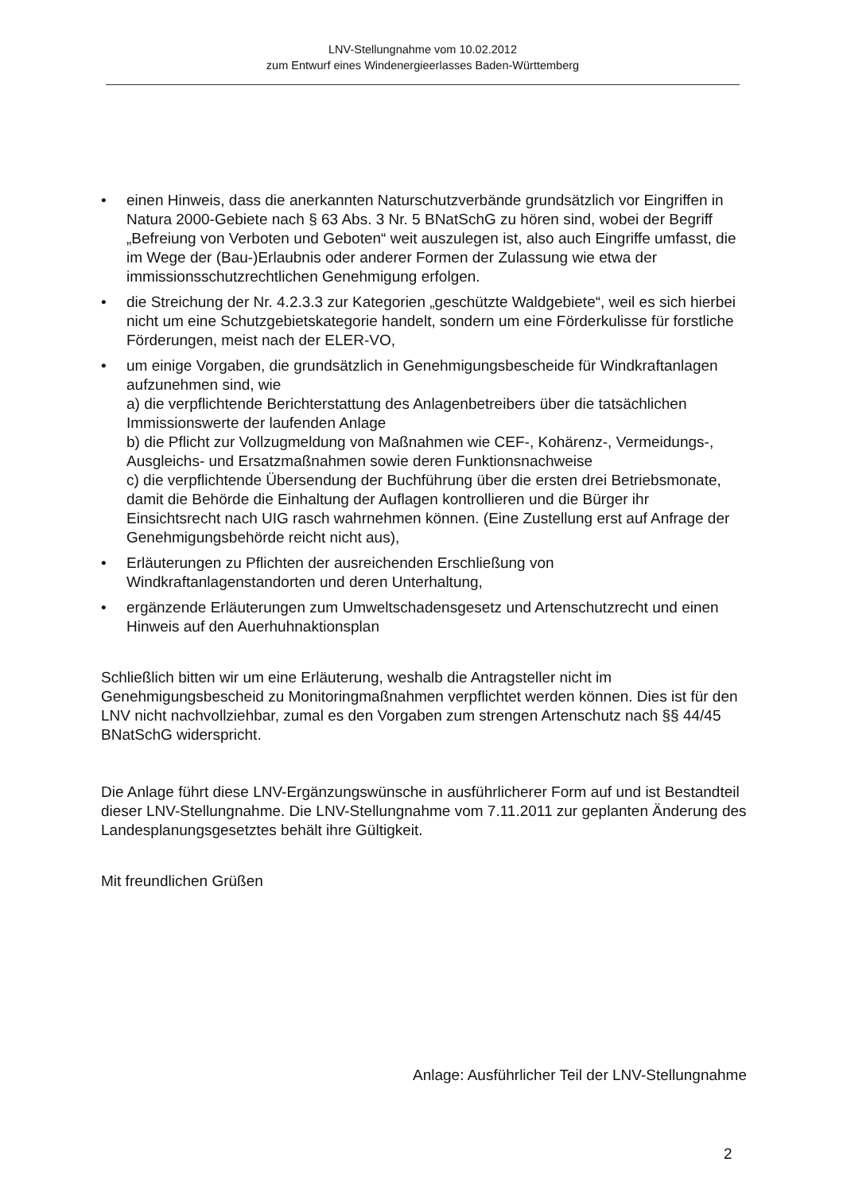LNV-Stellungnahme vom 10.02.2012
zum Entwurf eines Windenergieerlasses Baden-Württemberg
• einen Hinweis, dass die anerkannten Naturschutzverbände grundsätzlich vor Eingriffen in Natura 2000-Gebiete nach § 63 Abs. 3 Nr. 5 BNatSchG zu hören sind, wobei der Begriff „Befreiung von Verboten und Geboten“ weit auszulegen ist, also auch Eingriffe umfasst, die im Wege der (Bau-)Erlaubnis oder anderer Formen der Zulassung wie etwa der immissionsschutzrechtlichen Genehmigung erfolgen.
• die Streichung der Nr. 4.2.3.3 zur Kategorien „geschützte Waldgebiete“, weil es sich hierbei nicht um eine Schutzgebietskategorie handelt, sondern um eine Förderkulisse für forstliche Förderungen, meist nach der ELER-VO,
• um einige Vorgaben, die grundsätzlich in Genehmigungsbescheide für Windkraftanlagen aufzunehmen sind, wie
a) die verpflichtende Berichterstattung des Anlagenbetreibers über die tatsächlichen Immissionswerte der laufenden Anlage
b) die Pflicht zur Vollzugmeldung von Maßnahmen wie CEF-, Kohärenz-, Vermeidungs-, Ausgleichs- und Ersatzmaßnahmen sowie deren Funktionsnachweise
c) die verpflichtende Übersendung der Buchführung über die ersten drei Betriebsmonate, damit die Behörde die Einhaltung der Auflagen kontrollieren und die Bürger ihr Einsichtsrecht nach UIG rasch wahrnehmen können. (Eine Zustellung erst auf Anfrage der Genehmigungsbehörde reicht nicht aus),
• Erläuterungen zu Pflichten der ausreichenden Erschließung von Windkraftanlagenstandorten und deren Unterhaltung,
• ergänzende Erläuterungen zum Umweltschadensgesetz und Artenschutzrecht und einen Hinweis auf den Auerhuhnaktionsplan
Schließlich bitten wir um eine Erläuterung, weshalb die Antragsteller nicht im Genehmigungsbescheid zu Monitoringmaßnahmen verpflichtet werden können. Dies ist für den LNV nicht nachvollziehbar, zumal es den Vorgaben zum strengen Artenschutz nach §§ 44/45 BNatSchG widerspricht.
Die Anlage führt diese LNV-Ergänzungswünsche in ausführlicherer Form auf und ist Bestandteil dieser LNV-Stellungnahme. Die LNV-Stellungnahme vom 7.11.2011 zur geplanten Änderung des Landesplanungsgesetztes behält ihre Gültigkeit.
Mit freundlichen Grüßen
Anlage: Ausführlicher Teil der LNV-Stellungnahme
2